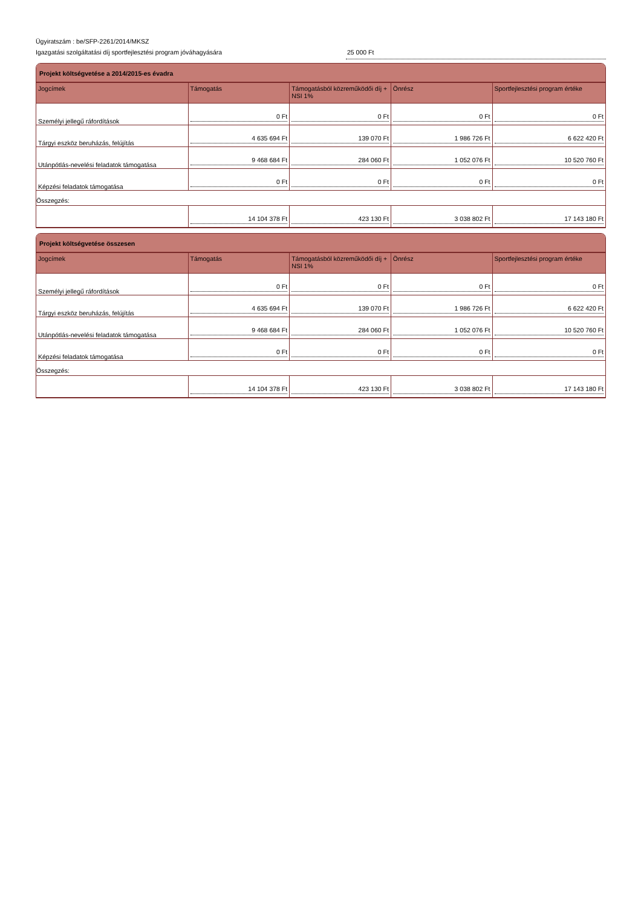Ügyiratszám : be/SFP-2261/2014/MKSZ
Igazgatási szolgáltatási díj sportfejlesztési program jóváhagyására 25 000 Ft
Projekt költségvetése a 2014/2015-es évadra
| Jogcímek | Támogatás | Támogatásból közreműködői díj + NSI 1% | Önrész | Sportfejlesztési program értéke |
| --- | --- | --- | --- | --- |
| Személyi jellegű ráfordítások | 0 Ft | 0 Ft | 0 Ft | 0 Ft |
| Tárgyi eszköz beruházás, felújítás | 4 635 694 Ft | 139 070 Ft | 1 986 726 Ft | 6 622 420 Ft |
| Utánpótlás-nevelési feladatok támogatása | 9 468 684 Ft | 284 060 Ft | 1 052 076 Ft | 10 520 760 Ft |
| Képzési feladatok támogatása | 0 Ft | 0 Ft | 0 Ft | 0 Ft |
| Összegzés: | | | | |
| | 14 104 378 Ft | 423 130 Ft | 3 038 802 Ft | 17 143 180 Ft |
Projekt költségvetése összesen
| Jogcímek | Támogatás | Támogatásból közreműködői díj + NSI 1% | Önrész | Sportfejlesztési program értéke |
| --- | --- | --- | --- | --- |
| Személyi jellegű ráfordítások | 0 Ft | 0 Ft | 0 Ft | 0 Ft |
| Tárgyi eszköz beruházás, felújítás | 4 635 694 Ft | 139 070 Ft | 1 986 726 Ft | 6 622 420 Ft |
| Utánpótlás-nevelési feladatok támogatása | 9 468 684 Ft | 284 060 Ft | 1 052 076 Ft | 10 520 760 Ft |
| Képzési feladatok támogatása | 0 Ft | 0 Ft | 0 Ft | 0 Ft |
| Összegzés: | | | | |
| | 14 104 378 Ft | 423 130 Ft | 3 038 802 Ft | 17 143 180 Ft |